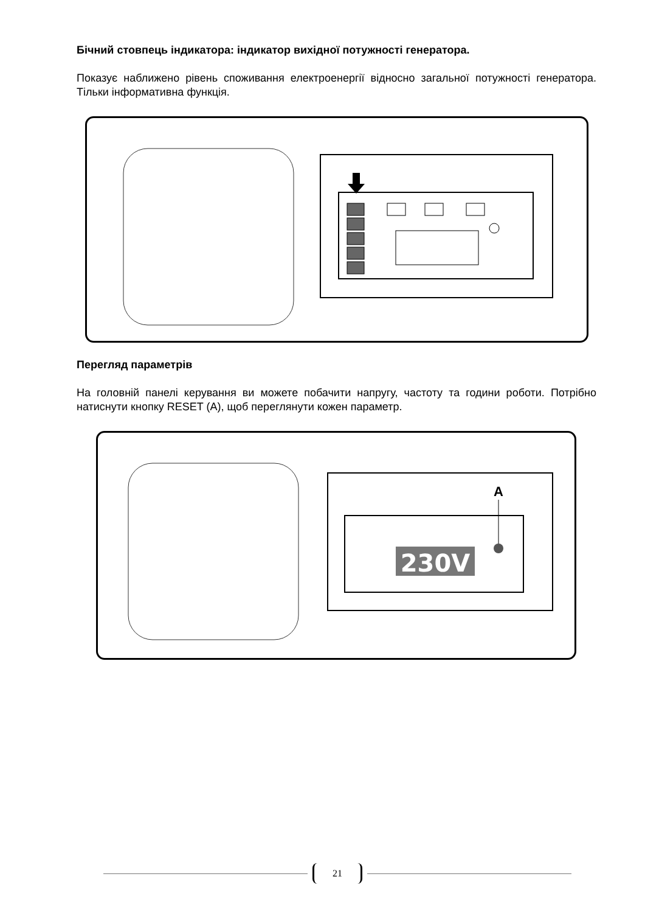Бічний стовпець індикатора: індикатор вихідної потужності генератора.
Показує наближено рівень споживання електроенергії відносно загальної потужності генератора. Тільки інформативна функція.
Перегляд параметрів
На головній панелі керування ви можете побачити напругу, частоту та години роботи. Потрібно натиснути кнопку RESET (A), щоб переглянути кожен параметр.
230V
A
21